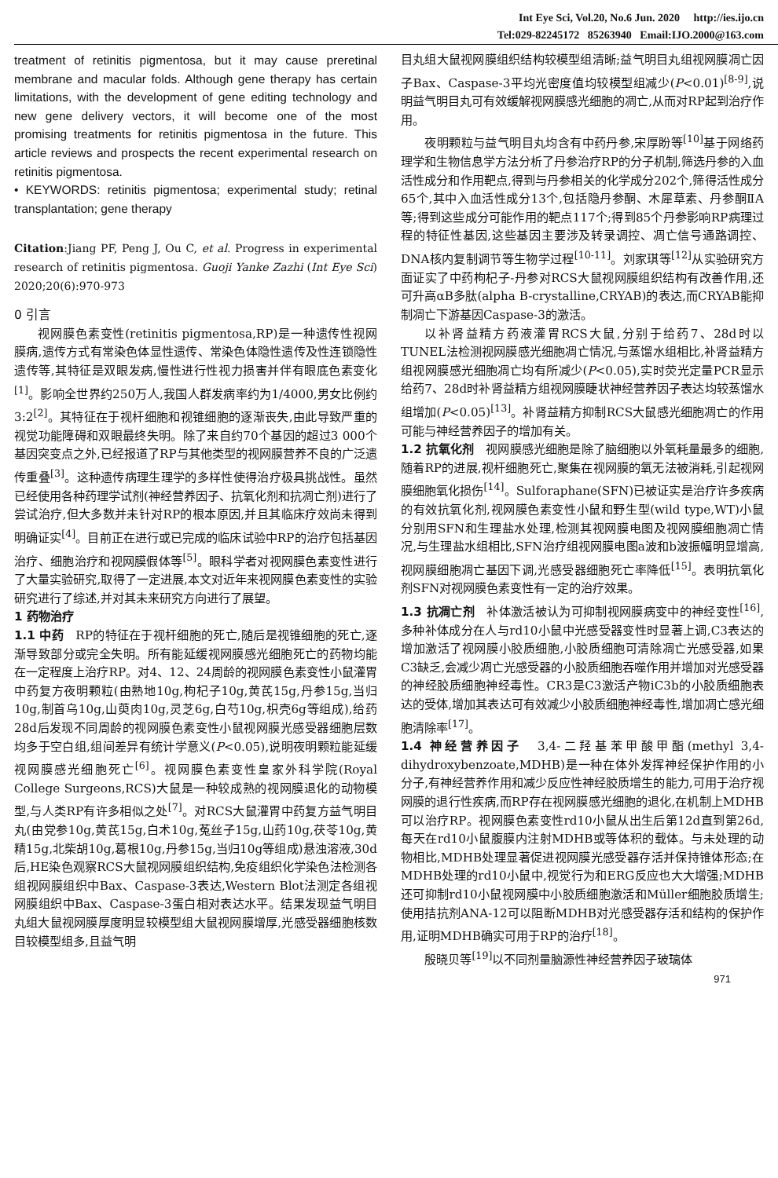Int Eye Sci, Vol.20, No.6 Jun. 2020 http://ies.ijo.cn
Tel:029-82245172 85263940 Email:IJO.2000@163.com
treatment of retinitis pigmentosa, but it may cause preretinal membrane and macular folds. Although gene therapy has certain limitations, with the development of gene editing technology and new gene delivery vectors, it will become one of the most promising treatments for retinitis pigmentosa in the future. This article reviews and prospects the recent experimental research on retinitis pigmentosa.
• KEYWORDS: retinitis pigmentosa; experimental study; retinal transplantation; gene therapy
Citation:Jiang PF, Peng J, Ou C, et al. Progress in experimental research of retinitis pigmentosa. Guoji Yanke Zazhi (Int Eye Sci) 2020;20(6):970-973
0 引言
视网膜色素变性(retinitis pigmentosa,RP)是一种遗传性视网膜病,遗传方式有常染色体显性遗传、常染色体隐性遗传及性连锁隐性遗传等,其特征是双眼发病,慢性进行性视力损害并伴有眼底色素变化<sup>[1]</sup>。影响全世界约250万人,我国人群发病率约为1/4000,男女比例约3:2<sup>[2]</sup>。其特征在于视杆细胞和视锥细胞的逐渐丧失,由此导致严重的视觉功能障碍和双眼最终失明。除了来自约70个基因的超过3 000个基因突变点之外,已经报道了RP与其他类型的视网膜营养不良的广泛遗传重叠<sup>[3]</sup>。这种遗传病理生理学的多样性使得治疗极具挑战性。虽然已经使用各种药理学试剂(神经营养因子、抗氧化剂和抗凋亡剂)进行了尝试治疗,但大多数并未针对RP的根本原因,并且其临床疗效尚未得到明确证实<sup>[4]</sup>。目前正在进行或已完成的临床试验中RP的治疗包括基因治疗、细胞治疗和视网膜假体等<sup>[5]</sup>。眼科学者对视网膜色素变性进行了大量实验研究,取得了一定进展,本文对近年来视网膜色素变性的实验研究进行了综述,并对其未来研究方向进行了展望。
1 药物治疗
1.1 中药　RP的特征在于视杆细胞的死亡,随后是视锥细胞的死亡,逐渐导致部分或完全失明。所有能延缓视网膜感光细胞死亡的药物均能在一定程度上治疗RP。对4、12、24周龄的视网膜色素变性小鼠灌胃中药复方夜明颗粒(由熟地10g,枸杞子10g,黄芪15g,丹参15g,当归10g,制首乌10g,山萸肉10g,灵芝6g,白芍10g,枳壳6g等组成),给药28d后发现不同周龄的视网膜色素变性小鼠视网膜光感受器细胞层数均多于空白组,组间差异有统计学意义(P<0.05),说明夜明颗粒能延缓视网膜感光细胞死亡<sup>[6]</sup>。视网膜色素变性皇家外科学院(Royal College Surgeons,RCS)大鼠是一种较成熟的视网膜退化的动物模型,与人类RP有许多相似之处<sup>[7]</sup>。对RCS大鼠灌胃中药复方益气明目丸(由党参10g,黄芪15g,白术10g,菟丝子15g,山药10g,茯苓10g,黄精15g,北柴胡10g,葛根10g,丹参15g,当归10g等组成)悬浊溶液,30d后,HE染色观察RCS大鼠视网膜组织结构,免疫组织化学染色法检测各组视网膜组织中Bax、Caspase-3表达,Western Blot法测定各组视网膜组织中Bax、Caspase-3蛋白相对表达水平。结果发现益气明目丸组大鼠视网膜厚度明显较模型组大鼠视网膜增厚,光感受器细胞核数目较模型组多,且益气明
目丸组大鼠视网膜组织结构较模型组清晰;益气明目丸组视网膜凋亡因子Bax、Caspase-3平均光密度值均较模型组减少(P<0.01)<sup>[8-9]</sup>,说明益气明目丸可有效缓解视网膜感光细胞的凋亡,从而对RP起到治疗作用。
夜明颗粒与益气明目丸均含有中药丹参,宋厚盼等<sup>[10]</sup>基于网络药理学和生物信息学方法分析了丹参治疗RP的分子机制,筛选丹参的入血活性成分和作用靶点,得到与丹参相关的化学成分202个,筛得活性成分65个,其中入血活性成分13个,包括隐丹参酮、木犀草素、丹参酮ⅡA等;得到这些成分可能作用的靶点117个;得到85个丹参影响RP病理过程的特征性基因,这些基因主要涉及转录调控、凋亡信号通路调控、DNA核内复制调节等生物学过程<sup>[10-11]</sup>。刘家琪等<sup>[12]</sup>从实验研究方面证实了中药枸杞子-丹参对RCS大鼠视网膜组织结构有改善作用,还可升高αB多肽(alpha B-crystalline,CRYAB)的表达,而CRYAB能抑制凋亡下游基因Caspase-3的激活。
以补肾益精方药液灌胃RCS大鼠,分别于给药7、28d时以TUNEL法检测视网膜感光细胞凋亡情况,与蒸馏水组相比,补肾益精方组视网膜感光细胞凋亡均有所减少(P<0.05),实时荧光定量PCR显示给药7、28d时补肾益精方组视网膜睫状神经营养因子表达均较蒸馏水组增加(P<0.05)<sup>[13]</sup>。补肾益精方抑制RCS大鼠感光细胞凋亡的作用可能与神经营养因子的增加有关。
1.2 抗氧化剂　视网膜感光细胞是除了脑细胞以外氧耗量最多的细胞,随着RP的进展,视杆细胞死亡,聚集在视网膜的氧无法被消耗,引起视网膜细胞氧化损伤<sup>[14]</sup>。Sulforaphane(SFN)已被证实是治疗许多疾病的有效抗氧化剂,视网膜色素变性小鼠和野生型(wild type,WT)小鼠分别用SFN和生理盐水处理,检测其视网膜电图及视网膜细胞凋亡情况,与生理盐水组相比,SFN治疗组视网膜电图a波和b波振幅明显增高,视网膜细胞凋亡基因下调,光感受器细胞死亡率降低<sup>[15]</sup>。表明抗氧化剂SFN对视网膜色素变性有一定的治疗效果。
1.3 抗凋亡剂　补体激活被认为可抑制视网膜病变中的神经变性<sup>[16]</sup>,多种补体成分在人与rd10小鼠中光感受器变性时显著上调,C3表达的增加激活了视网膜小胶质细胞,小胶质细胞可清除凋亡光感受器,如果C3缺乏,会减少凋亡光感受器的小胶质细胞吞噬作用并增加对光感受器的神经胶质细胞神经毒性。CR3是C3激活产物iC3b的小胶质细胞表达的受体,增加其表达可有效减少小胶质细胞神经毒性,增加凋亡感光细胞清除率<sup>[17]</sup>。
1.4 神经营养因子　3,4-二羟基苯甲酸甲酯(methyl 3,4-dihydroxybenzoate,MDHB)是一种在体外发挥神经保护作用的小分子,有神经营养作用和减少反应性神经胶质增生的能力,可用于治疗视网膜的退行性疾病,而RP存在视网膜感光细胞的退化,在机制上MDHB可以治疗RP。视网膜色素变性rd10小鼠从出生后第12d直到第26d,每天在rd10小鼠腹膜内注射MDHB或等体积的载体。与未处理的动物相比,MDHB处理显著促进视网膜光感受器存活并保持锥体形态;在MDHB处理的rd10小鼠中,视觉行为和ERG反应也大大增强;MDHB还可抑制rd10小鼠视网膜中小胶质细胞激活和Müller细胞胶质增生;使用拮抗剂ANA-12可以阻断MDHB对光感受器存活和结构的保护作用,证明MDHB确实可用于RP的治疗<sup>[18]</sup>。
殷晓贝等<sup>[19]</sup>以不同剂量脑源性神经营养因子玻璃体
971